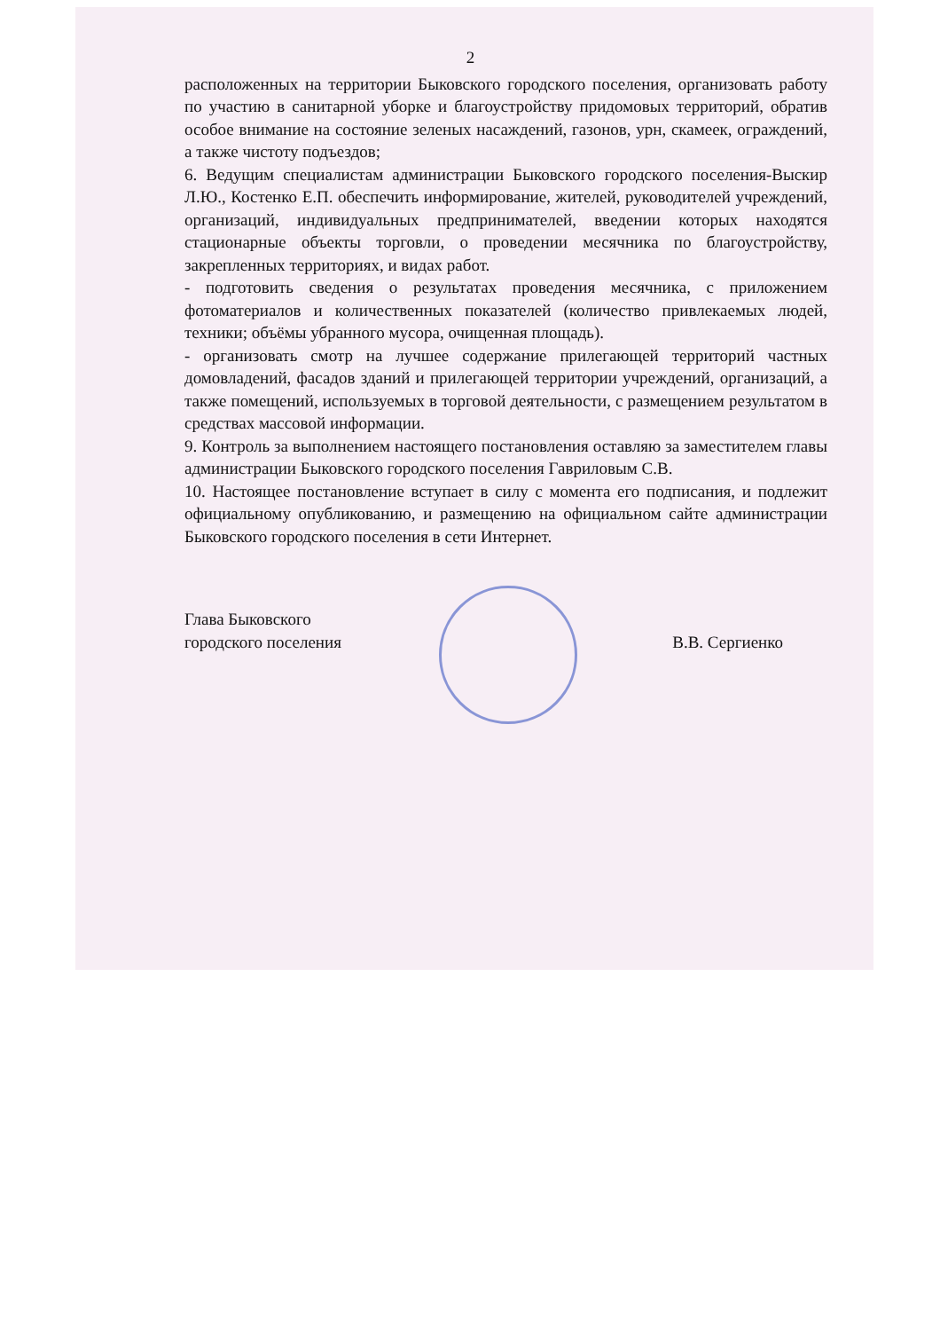2
расположенных на территории Быковского городского поселения, организовать работу по участию в санитарной уборке и благоустройству придомовых территорий, обратив особое внимание на состояние зеленых насаждений, газонов, урн, скамеек, ограждений, а также чистоту подъездов;
6. Ведущим специалистам администрации Быковского городского поселения-Выскир Л.Ю., Костенко Е.П. обеспечить информирование, жителей, руководителей учреждений, организаций, индивидуальных предпринимателей, введении которых находятся стационарные объекты торговли, о проведении месячника по благоустройству, закрепленных территориях, и видах работ.
- подготовить сведения о результатах проведения месячника, с приложением фотоматериалов и количественных показателей (количество привлекаемых людей, техники; объёмы убранного мусора, очищенная площадь).
- организовать смотр на лучшее содержание прилегающей территорий частных домовладений, фасадов зданий и прилегающей территории учреждений, организаций, а также помещений, используемых в торговой деятельности, с размещением результатом в средствах массовой информации.
9. Контроль за выполнением настоящего постановления оставляю за заместителем главы администрации Быковского городского поселения Гавриловым С.В.
10. Настоящее постановление вступает в силу с момента его подписания, и подлежит официальному опубликованию, и размещению на официальном сайте администрации Быковского городского поселения в сети Интернет.
Глава Быковского
городского поселения
В.В. Сергиенко